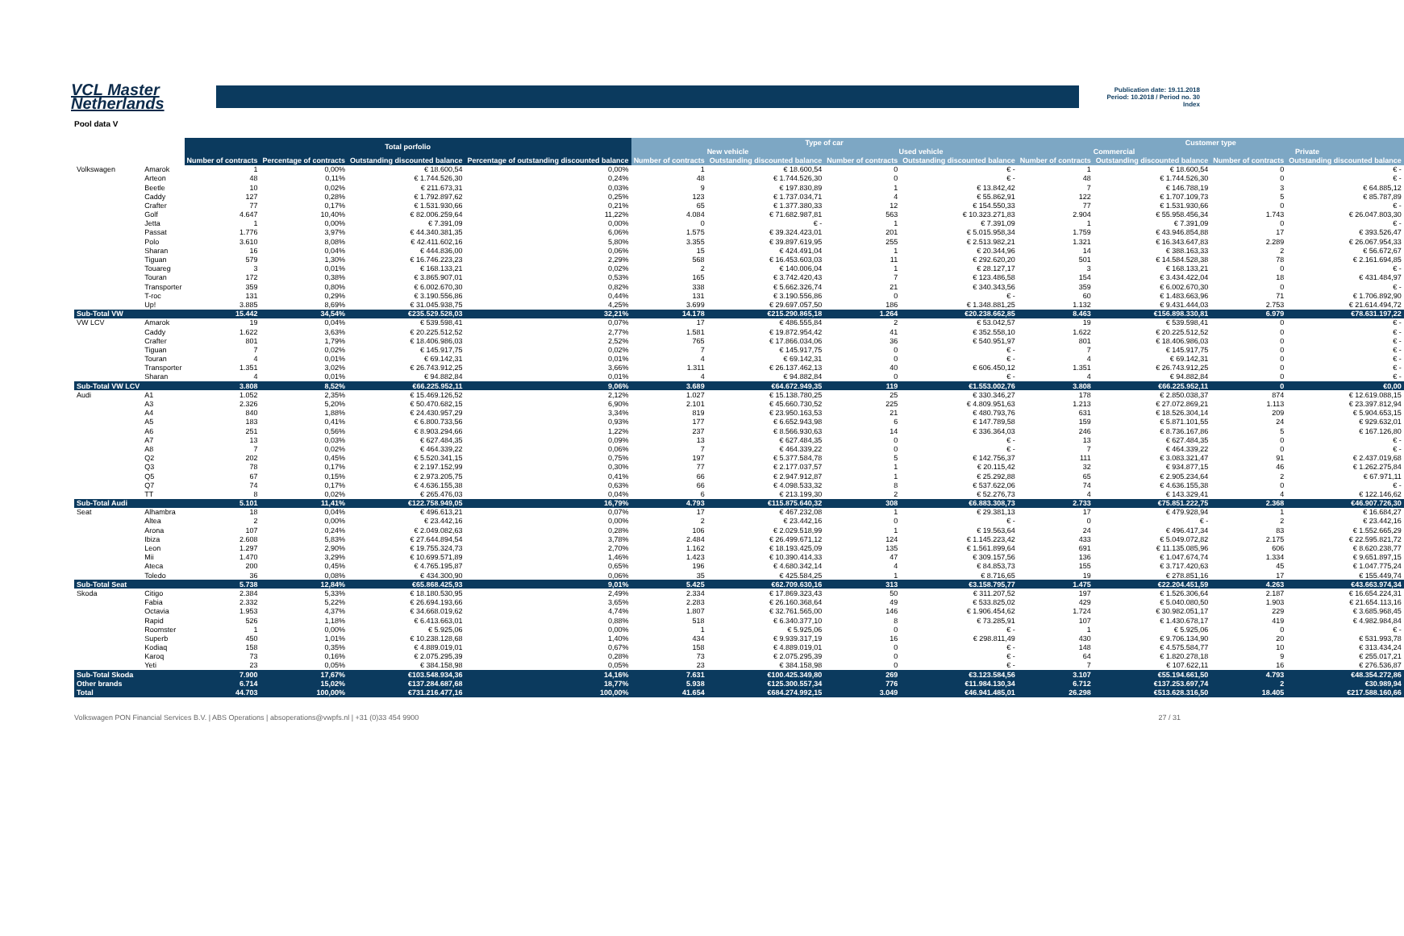VCL Master
Netherlands
Publication date: 19.11.2018
Period: 10.2018 / Period no. 30
Index
Pool data V
| | | Total porfolio | | | | Type of car | | | | Customer type | | | |
| --- | --- | --- | --- | --- | --- | --- | --- | --- | --- | --- | --- | --- | --- |
| | | | | | | New vehicle | | Used vehicle | | Commercial | | Private | |
| | | Number of contracts | Percentage of contracts | Outstanding discounted balance | Percentage of outstanding discounted balance | Number of contracts | Outstanding discounted balance | Number of contracts | Outstanding discounted balance | Number of contracts | Outstanding discounted balance | Number of contracts | Outstanding discounted balance |
| Distribution by brand & Model | Model | | | | | | | | | | | | |
| Volkswagen | Amarok | 1 | 0,00% | € 18.600,54 | 0,00% | 1 | € 18.600,54 | 0 | € - | 1 | € 18.600,54 | 0 | € - |
| | Arteon | 48 | 0,11% | € 1.744.526,30 | 0,24% | 48 | € 1.744.526,30 | 0 | € - | 48 | € 1.744.526,30 | 0 | € - |
| | Beetle | 10 | 0,02% | € 211.673,31 | 0,03% | 9 | € 197.830,89 | 1 | € 13.842,42 | 7 | € 146.788,19 | 3 | € 64.885,12 |
| | Caddy | 127 | 0,28% | € 1.792.897,62 | 0,25% | 123 | € 1.737.034,71 | 4 | € 55.862,91 | 122 | € 1.707.109,73 | 5 | € 85.787,89 |
| | Crafter | 77 | 0,17% | € 1.531.930,66 | 0,21% | 65 | € 1.377.380,33 | 12 | € 154.550,33 | 77 | € 1.531.930,66 | 0 | € - |
| | Golf | 4.647 | 10,40% | € 82.006.259,64 | 11,22% | 4.084 | € 71.682.987,81 | 563 | € 10.323.271,83 | 2.904 | € 55.958.456,34 | 1.743 | € 26.047.803,30 |
| | Jetta | 1 | 0,00% | € 7.391,09 | 0,00% | 0 | € - | 1 | € 7.391,09 | 1 | € 7.391,09 | 0 | € - |
| | Passat | 1.776 | 3,97% | € 44.340.381,35 | 6,06% | 1.575 | € 39.324.423,01 | 201 | € 5.015.958,34 | 1.759 | € 43.946.854,88 | 17 | € 393.526,47 |
| | Polo | 3.610 | 8,08% | € 42.411.602,16 | 5,80% | 3.355 | € 39.897.619,95 | 255 | € 2.513.982,21 | 1.321 | € 16.343.647,83 | 2.289 | € 26.067.954,33 |
| | Sharan | 16 | 0,04% | € 444.836,00 | 0,06% | 15 | € 424.491,04 | 1 | € 20.344,96 | 14 | € 388.163,33 | 2 | € 56.672,67 |
| | Tiguan | 579 | 1,30% | € 16.746.223,23 | 2,29% | 568 | € 16.453.603,03 | 11 | € 292.620,20 | 501 | € 14.584.528,38 | 78 | € 2.161.694,85 |
| | Touareg | 3 | 0,01% | € 168.133,21 | 0,02% | 2 | € 140.006,04 | 1 | € 28.127,17 | 3 | € 168.133,21 | 0 | € - |
| | Touran | 172 | 0,38% | € 3.865.907,01 | 0,53% | 165 | € 3.742.420,43 | 7 | € 123.486,58 | 154 | € 3.434.422,04 | 18 | € 431.484,97 |
| | Transporter | 359 | 0,80% | € 6.002.670,30 | 0,82% | 338 | € 5.662.326,74 | 21 | € 340.343,56 | 359 | € 6.002.670,30 | 0 | € - |
| | T-roc | 131 | 0,29% | € 3.190.556,86 | 0,44% | 131 | € 3.190.556,86 | 0 | € - | 60 | € 1.483.663,96 | 71 | € 1.706.892,90 |
| | Up! | 3.885 | 8,69% | € 31.045.938,75 | 4,25% | 3.699 | € 29.697.057,50 | 186 | € 1.348.881,25 | 1.132 | € 9.431.444,03 | 2.753 | € 21.614.494,72 |
| Sub-Total VW | | 15.442 | 34,54% | €235.529.528,03 | 32,21% | 14.178 | €215.290.865,18 | 1.264 | €20.238.662,85 | 8.463 | €156.898.330,81 | 6.979 | €78.631.197,22 |
| VW LCV | Amarok | 19 | 0,04% | € 539.598,41 | 0,07% | 17 | € 486.555,84 | 2 | € 53.042,57 | 19 | € 539.598,41 | 0 | € - |
| | Caddy | 1.622 | 3,63% | € 20.225.512,52 | 2,77% | 1.581 | € 19.872.954,42 | 41 | € 352.558,10 | 1.622 | € 20.225.512,52 | 0 | € - |
| | Crafter | 801 | 1,79% | € 18.406.986,03 | 2,52% | 765 | € 17.866.034,06 | 36 | € 540.951,97 | 801 | € 18.406.986,03 | 0 | € - |
| | Tiguan | 7 | 0,02% | € 145.917,75 | 0,02% | 7 | € 145.917,75 | 0 | € - | 7 | € 145.917,75 | 0 | € - |
| | Touran | 4 | 0,01% | € 69.142,31 | 0,01% | 4 | € 69.142,31 | 0 | € - | 4 | € 69.142,31 | 0 | € - |
| | Transporter | 1.351 | 3,02% | € 26.743.912,25 | 3,66% | 1.311 | € 26.137.462,13 | 40 | € 606.450,12 | 1.351 | € 26.743.912,25 | 0 | € - |
| | Sharan | 4 | 0,01% | € 94.882,84 | 0,01% | 4 | € 94.882,84 | 0 | € - | 4 | € 94.882,84 | 0 | € - |
| Sub-Total VW LCV | | 3.808 | 8,52% | €66.225.952,11 | 9,06% | 3.689 | €64.672.949,35 | 119 | €1.553.002,76 | 3.808 | €66.225.952,11 | 0 | €0,00 |
| Audi | A1 | 1.052 | 2,35% | € 15.469.126,52 | 2,12% | 1.027 | € 15.138.780,25 | 25 | € 330.346,27 | 178 | € 2.850.038,37 | 874 | € 12.619.088,15 |
| | A3 | 2.326 | 5,20% | € 50.470.682,15 | 6,90% | 2.101 | € 45.660.730,52 | 225 | € 4.809.951,63 | 1.213 | € 27.072.869,21 | 1.113 | € 23.397.812,94 |
| | A4 | 840 | 1,88% | € 24.430.957,29 | 3,34% | 819 | € 23.950.163,53 | 21 | € 480.793,76 | 631 | € 18.526.304,14 | 209 | € 5.904.653,15 |
| | A5 | 183 | 0,41% | € 6.800.733,56 | 0,93% | 177 | € 6.652.943,98 | 6 | € 147.789,58 | 159 | € 5.871.101,55 | 24 | € 929.632,01 |
| | A6 | 251 | 0,56% | € 8.903.294,66 | 1,22% | 237 | € 8.566.930,63 | 14 | € 336.364,03 | 246 | € 8.736.167,86 | 5 | € 167.126,80 |
| | A7 | 13 | 0,03% | € 627.484,35 | 0,09% | 13 | € 627.484,35 | 0 | € - | 13 | € 627.484,35 | 0 | € - |
| | A8 | 7 | 0,02% | € 464.339,22 | 0,06% | 7 | € 464.339,22 | 0 | € - | 7 | € 464.339,22 | 0 | € - |
| | Q2 | 202 | 0,45% | € 5.520.341,15 | 0,75% | 197 | € 5.377.584,78 | 5 | € 142.756,37 | 111 | € 3.083.321,47 | 91 | € 2.437.019,68 |
| | Q3 | 78 | 0,17% | € 2.197.152,99 | 0,30% | 77 | € 2.177.037,57 | 1 | € 20.115,42 | 32 | € 934.877,15 | 46 | € 1.262.275,84 |
| | Q5 | 67 | 0,15% | € 2.973.205,75 | 0,41% | 66 | € 2.947.912,87 | 1 | € 25.292,88 | 65 | € 2.905.234,64 | 2 | € 67.971,11 |
| | Q7 | 74 | 0,17% | € 4.636.155,38 | 0,63% | 66 | € 4.098.533,32 | 8 | € 537.622,06 | 74 | € 4.636.155,38 | 0 | € - |
| | TT | 8 | 0,02% | € 265.476,03 | 0,04% | 6 | € 213.199,30 | 2 | € 52.276,73 | 4 | € 143.329,41 | 4 | € 122.146,62 |
| Sub-Total Audi | | 5.101 | 11,41% | €122.758.949,05 | 16,79% | 4.793 | €115.875.640,32 | 308 | €6.883.308,73 | 2.733 | €75.851.222,75 | 2.368 | €46.907.726,30 |
| Seat | Alhambra | 18 | 0,04% | € 496.613,21 | 0,07% | 17 | € 467.232,08 | 1 | € 29.381,13 | 17 | € 479.928,94 | 1 | € 16.684,27 |
| | Altea | 2 | 0,00% | € 23.442,16 | 0,00% | 2 | € 23.442,16 | 0 | € - | 0 | € - | 2 | € 23.442,16 |
| | Arona | 107 | 0,24% | € 2.049.082,63 | 0,28% | 106 | € 2.029.518,99 | 1 | € 19.563,64 | 24 | € 496.417,34 | 83 | € 1.552.665,29 |
| | Ibiza | 2.608 | 5,83% | € 27.644.894,54 | 3,78% | 2.484 | € 26.499.671,12 | 124 | € 1.145.223,42 | 433 | € 5.049.072,82 | 2.175 | € 22.595.821,72 |
| | Leon | 1.297 | 2,90% | € 19.755.324,73 | 2,70% | 1.162 | € 18.193.425,09 | 135 | € 1.561.899,64 | 691 | € 11.135.085,96 | 606 | € 8.620.238,77 |
| | Mii | 1.470 | 3,29% | € 10.699.571,89 | 1,46% | 1.423 | € 10.390.414,33 | 47 | € 309.157,56 | 136 | € 1.047.674,74 | 1.334 | € 9.651.897,15 |
| | Ateca | 200 | 0,45% | € 4.765.195,87 | 0,65% | 196 | € 4.680.342,14 | 4 | € 84.853,73 | 155 | € 3.717.420,63 | 45 | € 1.047.775,24 |
| | Toledo | 36 | 0,08% | € 434.300,90 | 0,06% | 35 | € 425.584,25 | 1 | € 8.716,65 | 19 | € 278.851,16 | 17 | € 155.449,74 |
| Sub-Total Seat | | 5.738 | 12,84% | €65.868.425,93 | 9,01% | 5.425 | €62.709.630,16 | 313 | €3.158.795,77 | 1.475 | €22.204.451,59 | 4.263 | €43.663.974,34 |
| Skoda | Citigo | 2.384 | 5,33% | € 18.180.530,95 | 2,49% | 2.334 | € 17.869.323,43 | 50 | € 311.207,52 | 197 | € 1.526.306,64 | 2.187 | € 16.654.224,31 |
| | Fabia | 2.332 | 5,22% | € 26.694.193,66 | 3,65% | 2.283 | € 26.160.368,64 | 49 | € 533.825,02 | 429 | € 5.040.080,50 | 1.903 | € 21.654.113,16 |
| | Octavia | 1.953 | 4,37% | € 34.668.019,62 | 4,74% | 1.807 | € 32.761.565,00 | 146 | € 1.906.454,62 | 1.724 | € 30.982.051,17 | 229 | € 3.685.968,45 |
| | Rapid | 526 | 1,18% | € 6.413.663,01 | 0,88% | 518 | € 6.340.377,10 | 8 | € 73.285,91 | 107 | € 1.430.678,17 | 419 | € 4.982.984,84 |
| | Roomster | 1 | 0,00% | € 5.925,06 | 0,00% | 1 | € 5.925,06 | 0 | € - | 1 | € 5.925,06 | 0 | € - |
| | Superb | 450 | 1,01% | € 10.238.128,68 | 1,40% | 434 | € 9.939.317,19 | 16 | € 298.811,49 | 430 | € 9.706.134,90 | 20 | € 531.993,78 |
| | Kodiaq | 158 | 0,35% | € 4.889.019,01 | 0,67% | 158 | € 4.889.019,01 | 0 | € - | 148 | € 4.575.584,77 | 10 | € 313.434,24 |
| | Karoq | 73 | 0,16% | € 2.075.295,39 | 0,28% | 73 | € 2.075.295,39 | 0 | € - | 64 | € 1.820.278,18 | 9 | € 255.017,21 |
| | Yeti | 23 | 0,05% | € 384.158,98 | 0,05% | 23 | € 384.158,98 | 0 | € - | 7 | € 107.622,11 | 16 | € 276.536,87 |
| Sub-Total Skoda | | 7.900 | 17,67% | €103.548.934,36 | 14,16% | 7.631 | €100.425.349,80 | 269 | €3.123.584,56 | 3.107 | €55.194.661,50 | 4.793 | €48.354.272,86 |
| Other brands | | 6.714 | 15,02% | €137.284.687,68 | 18,77% | 5.938 | €125.300.557,34 | 776 | €11.984.130,34 | 6.712 | €137.253.697,74 | 2 | €30.989,94 |
| Total | | 44.703 | 100,00% | €731.216.477,16 | 100,00% | 41.654 | €684.274.992,15 | 3.049 | €46.941.485,01 | 26.298 | €513.628.316,50 | 18.405 | €217.588.160,66 |
Volkswagen PON Financial Services B.V. | ABS Operations | absoperations@vwpfs.nl | +31 (0)33 454 9900 27 / 31